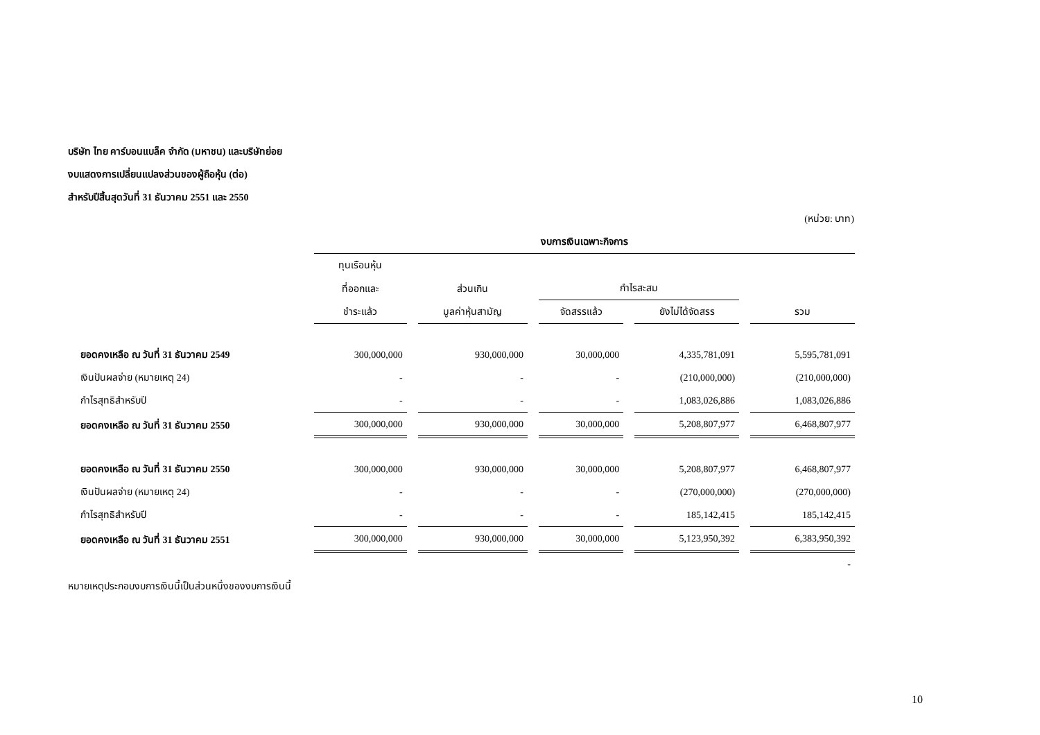บริษัท ไทย คาร์บอนแบล็ค จำกัด (มหาชน) และบริษัทย่อย
งบแสดงการเปลี่ยนแปลงส่วนของผู้ถือหุ้น (ต่อ)
สำหรับปีสิ้นสุดวันที่ 31 ธันวาคม 2551 และ 2550
(หน่วย: บาท)
| | งบการเงินเฉพาะกิจการ | | | | |
| --- | --- | --- | --- | --- | --- |
| | ทุนเรือนหุ้น | | | | |
| | ที่ออกและ | ส่วนเกิน | กำไรสะสม | | |
| | ชำระแล้ว | มูลค่าหุ้นสามัญ | จัดสรรแล้ว | ยังไม่ได้จัดสรร | รวม |
| ยอดคงเหลือ ณ วันที่ 31 ธันวาคม 2549 | 300,000,000 | 930,000,000 | 30,000,000 | 4,335,781,091 | 5,595,781,091 |
| เงินปันผลจ่าย (หมายเหตุ 24) | - | - | - | (210,000,000) | (210,000,000) |
| กำไรสุทธิสำหรับปี | - | - | - | 1,083,026,886 | 1,083,026,886 |
| ยอดคงเหลือ ณ วันที่ 31 ธันวาคม 2550 | 300,000,000 | 930,000,000 | 30,000,000 | 5,208,807,977 | 6,468,807,977 |
| ยอดคงเหลือ ณ วันที่ 31 ธันวาคม 2550 | 300,000,000 | 930,000,000 | 30,000,000 | 5,208,807,977 | 6,468,807,977 |
| เงินปันผลจ่าย (หมายเหตุ 24) | - | - | - | (270,000,000) | (270,000,000) |
| กำไรสุทธิสำหรับปี | - | - | - | 185,142,415 | 185,142,415 |
| ยอดคงเหลือ ณ วันที่ 31 ธันวาคม 2551 | 300,000,000 | 930,000,000 | 30,000,000 | 5,123,950,392 | 6,383,950,392 |
| | | | | | - |
หมายเหตุประกอบงบการเงินนี้เป็นส่วนหนึ่งของงบการเงินนี้
10